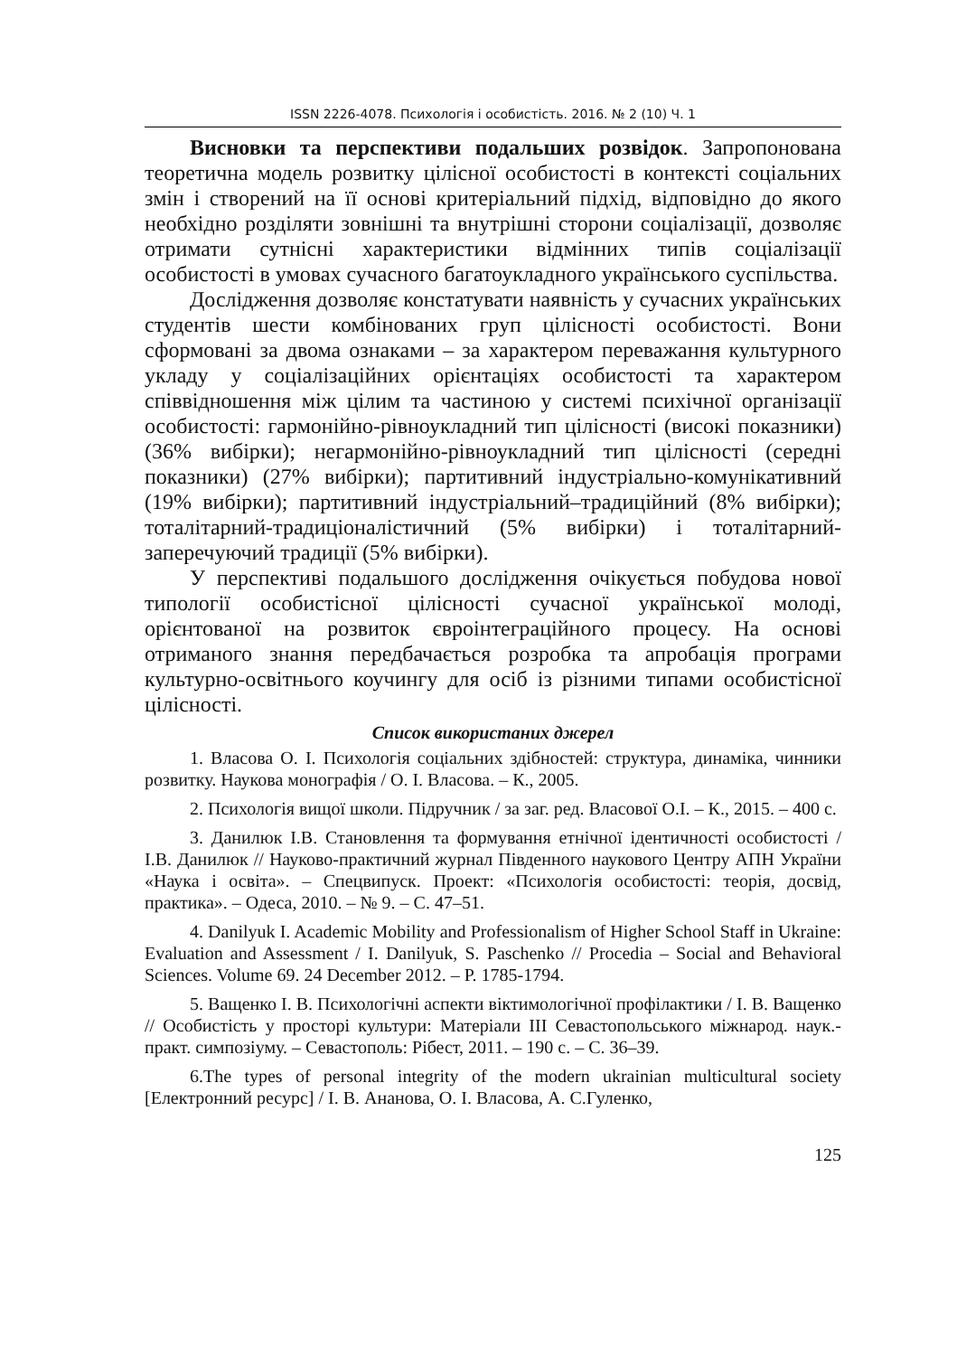ISSN 2226-4078. Психологія і особистість. 2016. № 2 (10) Ч. 1
Висновки та перспективи подальших розвідок. Запропонована теоретична модель розвитку цілісної особистості в контексті соціальних змін і створений на її основі критеріальний підхід, відповідно до якого необхідно розділяти зовнішні та внутрішні сторони соціалізації, дозволяє отримати сутнісні характеристики відмінних типів соціалізації особистості в умовах сучасного багатоукладного українського суспільства.
Дослідження дозволяє констатувати наявність у сучасних українських студентів шести комбінованих груп цілісності особистості. Вони сформовані за двома ознаками – за характером переважання культурного укладу у соціалізаційних орієнтаціях особистості та характером співвідношення між цілим та частиною у системі психічної організації особистості: гармонійно-рівноукладний тип цілісності (високі показники) (36% вибірки); негармонійно-рівноукладний тип цілісності (середні показники) (27% вибірки); партитивний індустріально-комунікативний (19% вибірки); партитивний індустріальний–традиційний (8% вибірки); тоталітарний-традиціоналістичний (5% вибірки) і тоталітарний-заперечуючий традиції (5% вибірки).
У перспективі подальшого дослідження очікується побудова нової типології особистісної цілісності сучасної української молоді, орієнтованої на розвиток євроінтеграційного процесу. На основі отриманого знання передбачається розробка та апробація програми культурно-освітнього коучингу для осіб із різними типами особистісної цілісності.
Список використаних джерел
1. Власова О. І. Психологія соціальних здібностей: структура, динаміка, чинники розвитку. Наукова монографія / О. І. Власова. – К., 2005.
2. Психологія вищої школи. Підручник / за заг. ред. Власової О.І. – К., 2015. – 400 с.
3. Данилюк І.В. Становлення та формування етнічної ідентичності особистості / І.В. Данилюк // Науково-практичний журнал Південного наукового Центру АПН України «Наука і освіта». – Спецвипуск. Проект: «Психологія особистості: теорія, досвід, практика». – Одеса, 2010. – № 9. – С. 47–51.
4. Danilyuk I. Academic Mobility and Professionalism of Higher School Staff in Ukraine: Evaluation and Assessment / I. Danilyuk, S. Paschenko // Procedia – Social and Behavioral Sciences. Volume 69. 24 December 2012. – P. 1785-1794.
5. Ващенко І. В. Психологічні аспекти віктимологічної профілактики / І. В. Ващенко // Особистість у просторі культури: Матеріали ІІІ Севастопольського міжнарод. наук.-практ. симпозіуму. – Севастополь: Рібест, 2011. – 190 с. – С. 36–39.
6.The types of personal integrity of the modern ukrainian multicultural society [Електронний ресурс] / І. В. Ананова, О. І. Власова, А. С.Гуленко,
125